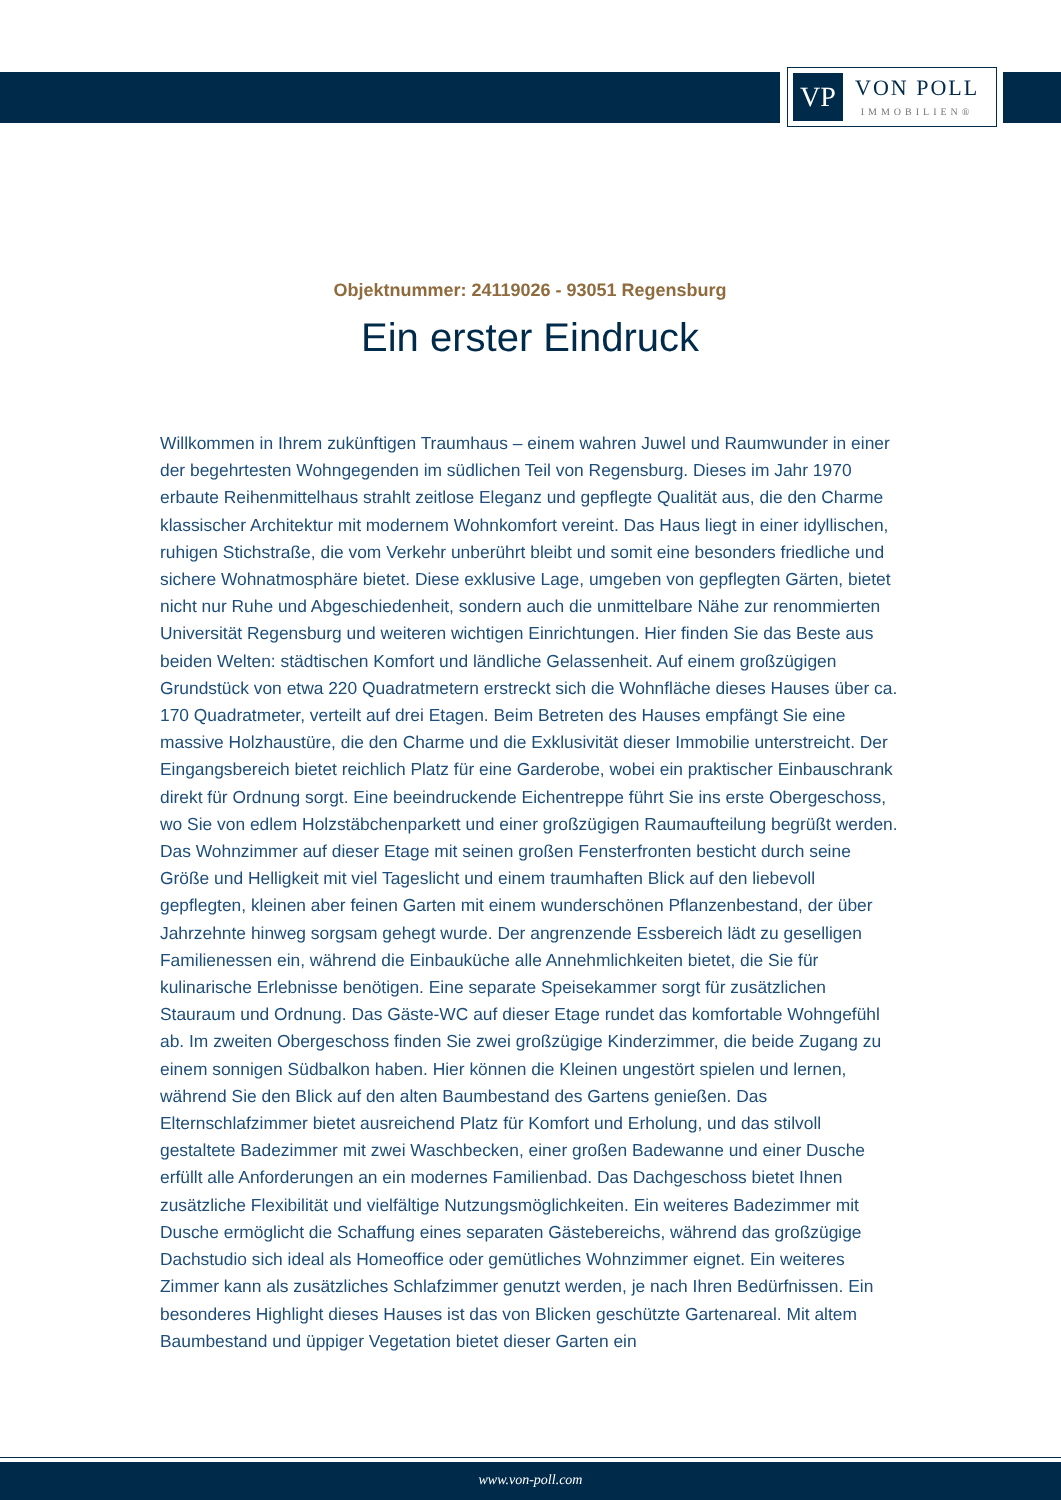VP
VON POLL
IMMOBILIEN®
Objektnummer: 24119026 - 93051 Regensburg
Ein erster Eindruck
Willkommen in Ihrem zukünftigen Traumhaus – einem wahren Juwel und Raumwunder in einer der begehrtesten Wohngegenden im südlichen Teil von Regensburg. Dieses im Jahr 1970 erbaute Reihenmittelhaus strahlt zeitlose Eleganz und gepflegte Qualität aus, die den Charme klassischer Architektur mit modernem Wohnkomfort vereint. Das Haus liegt in einer idyllischen, ruhigen Stichstraße, die vom Verkehr unberührt bleibt und somit eine besonders friedliche und sichere Wohnatmosphäre bietet. Diese exklusive Lage, umgeben von gepflegten Gärten, bietet nicht nur Ruhe und Abgeschiedenheit, sondern auch die unmittelbare Nähe zur renommierten Universität Regensburg und weiteren wichtigen Einrichtungen. Hier finden Sie das Beste aus beiden Welten: städtischen Komfort und ländliche Gelassenheit. Auf einem großzügigen Grundstück von etwa 220 Quadratmetern erstreckt sich die Wohnfläche dieses Hauses über ca. 170 Quadratmeter, verteilt auf drei Etagen. Beim Betreten des Hauses empfängt Sie eine massive Holzhaustüre, die den Charme und die Exklusivität dieser Immobilie unterstreicht. Der Eingangsbereich bietet reichlich Platz für eine Garderobe, wobei ein praktischer Einbauschrank direkt für Ordnung sorgt. Eine beeindruckende Eichentreppe führt Sie ins erste Obergeschoss, wo Sie von edlem Holzstäbchenparkett und einer großzügigen Raumaufteilung begrüßt werden. Das Wohnzimmer auf dieser Etage mit seinen großen Fensterfronten besticht durch seine Größe und Helligkeit mit viel Tageslicht und einem traumhaften Blick auf den liebevoll gepflegten, kleinen aber feinen Garten mit einem wunderschönen Pflanzenbestand, der über Jahrzehnte hinweg sorgsam gehegt wurde. Der angrenzende Essbereich lädt zu geselligen Familienessen ein, während die Einbauküche alle Annehmlichkeiten bietet, die Sie für kulinarische Erlebnisse benötigen. Eine separate Speisekammer sorgt für zusätzlichen Stauraum und Ordnung. Das Gäste-WC auf dieser Etage rundet das komfortable Wohngefühl ab. Im zweiten Obergeschoss finden Sie zwei großzügige Kinderzimmer, die beide Zugang zu einem sonnigen Südbalkon haben. Hier können die Kleinen ungestört spielen und lernen, während Sie den Blick auf den alten Baumbestand des Gartens genießen. Das Elternschlafzimmer bietet ausreichend Platz für Komfort und Erholung, und das stilvoll gestaltete Badezimmer mit zwei Waschbecken, einer großen Badewanne und einer Dusche erfüllt alle Anforderungen an ein modernes Familienbad. Das Dachgeschoss bietet Ihnen zusätzliche Flexibilität und vielfältige Nutzungsmöglichkeiten. Ein weiteres Badezimmer mit Dusche ermöglicht die Schaffung eines separaten Gästebereichs, während das großzügige Dachstudio sich ideal als Homeoffice oder gemütliches Wohnzimmer eignet. Ein weiteres Zimmer kann als zusätzliches Schlafzimmer genutzt werden, je nach Ihren Bedürfnissen. Ein besonderes Highlight dieses Hauses ist das von Blicken geschützte Gartenareal. Mit altem Baumbestand und üppiger Vegetation bietet dieser Garten ein
www.von-poll.com